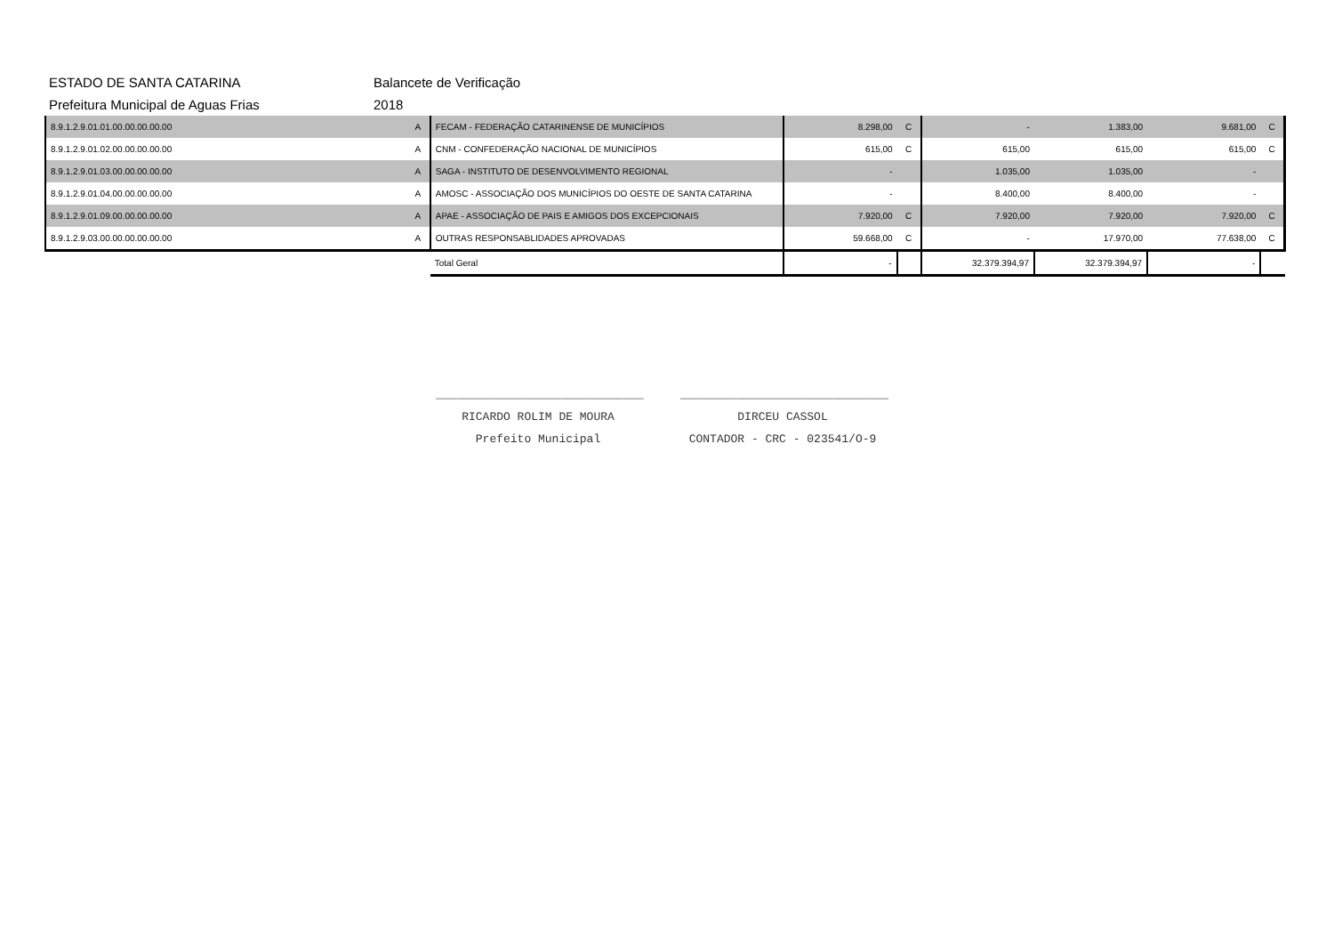ESTADO DE SANTA CATARINA Balancete de Verificação
Prefeitura Municipal de Aguas Frias 2018
| 8.9.1.2.9.01.01.00.00.00.00.00 | A | FECAM - FEDERAÇÃO CATARINENSE DE MUNICÍPIOS | 8.298,00 | C | - | 1.383,00 | 9.681,00 | C |
| 8.9.1.2.9.01.02.00.00.00.00.00 | A | CNM - CONFEDERAÇÃO NACIONAL DE MUNICÍPIOS | 615,00 | C | 615,00 | 615,00 | 615,00 | C |
| 8.9.1.2.9.01.03.00.00.00.00.00 | A | SAGA - INSTITUTO DE DESENVOLVIMENTO REGIONAL | - | | 1.035,00 | 1.035,00 | - | |
| 8.9.1.2.9.01.04.00.00.00.00.00 | A | AMOSC - ASSOCIAÇÃO DOS MUNICÍPIOS DO OESTE DE SANTA CATARINA | - | | 8.400,00 | 8.400,00 | - | |
| 8.9.1.2.9.01.09.00.00.00.00.00 | A | APAE - ASSOCIAÇÃO DE PAIS E AMIGOS DOS EXCEPCIONAIS | 7.920,00 | C | 7.920,00 | 7.920,00 | 7.920,00 | C |
| 8.9.1.2.9.03.00.00.00.00.00.00 | A | OUTRAS RESPONSABLIDADES APROVADAS | 59.668,00 | C | - | 17.970,00 | 77.638,00 | C |
| | | Total Geral | - | | 32.379.394,97 | 32.379.394,97 | - | |
______________________________
RICARDO ROLIM DE MOURA
Prefeito Municipal
______________________________
DIRCEU CASSOL
CONTADOR - CRC - 023541/O-9